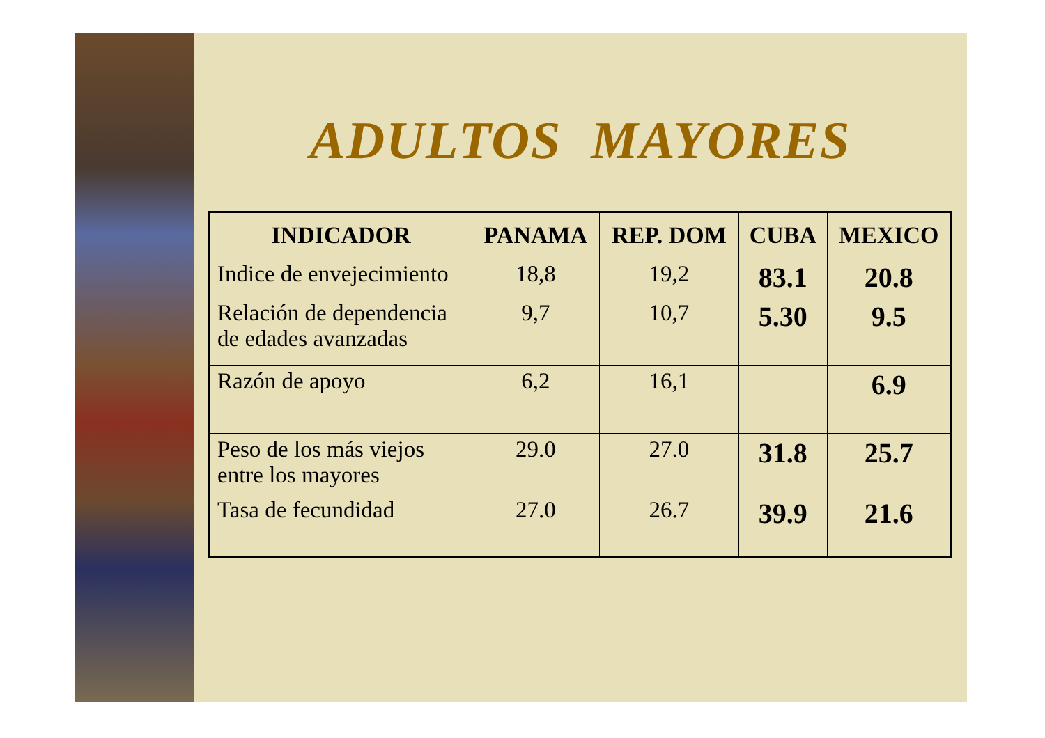ADULTOS MAYORES
| INDICADOR | PANAMA | REP. DOM | CUBA | MEXICO |
| --- | --- | --- | --- | --- |
| Indice de envejecimiento | 18,8 | 19,2 | 83.1 | 20.8 |
| Relación de dependencia de edades avanzadas | 9,7 | 10,7 | 5.30 | 9.5 |
| Razón de apoyo | 6,2 | 16,1 | | 6.9 |
| Peso de los más viejos entre los mayores | 29.0 | 27.0 | 31.8 | 25.7 |
| Tasa de fecundidad | 27.0 | 26.7 | 39.9 | 21.6 |